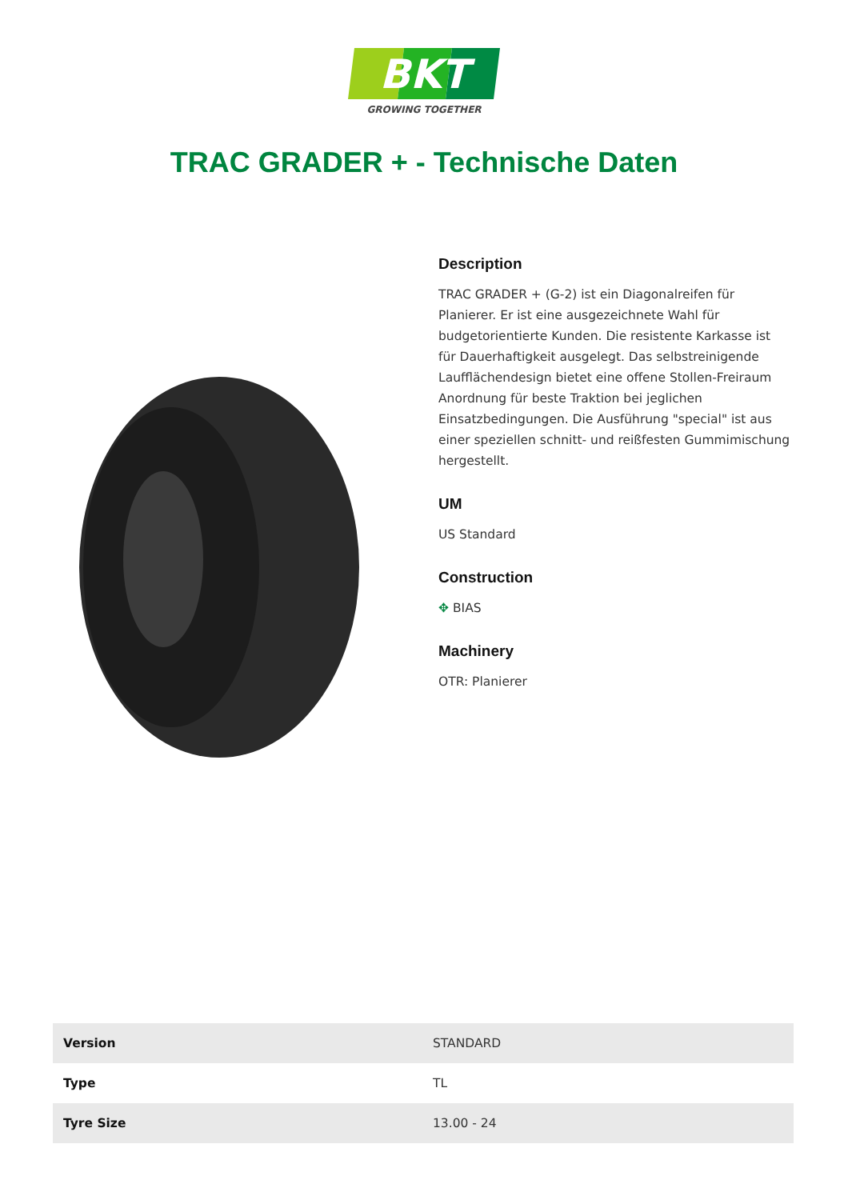BKT
GROWING TOGETHER
TRAC GRADER + - Technische Daten
Description
TRAC GRADER + (G-2) ist ein Diagonalreifen für Planierer. Er ist eine ausgezeichnete Wahl für budgetorientierte Kunden. Die resistente Karkasse ist für Dauerhaftigkeit ausgelegt. Das selbstreinigende Laufflächendesign bietet eine offene Stollen-Freiraum Anordnung für beste Traktion bei jeglichen Einsatzbedingungen. Die Ausführung "special" ist aus einer speziellen schnitt- und reißfesten Gummimischung hergestellt.
UM
US Standard
Construction
✥ BIAS
Machinery
OTR: Planierer
| Version | STANDARD |
| Type | TL |
| Tyre Size | 13.00 - 24 |